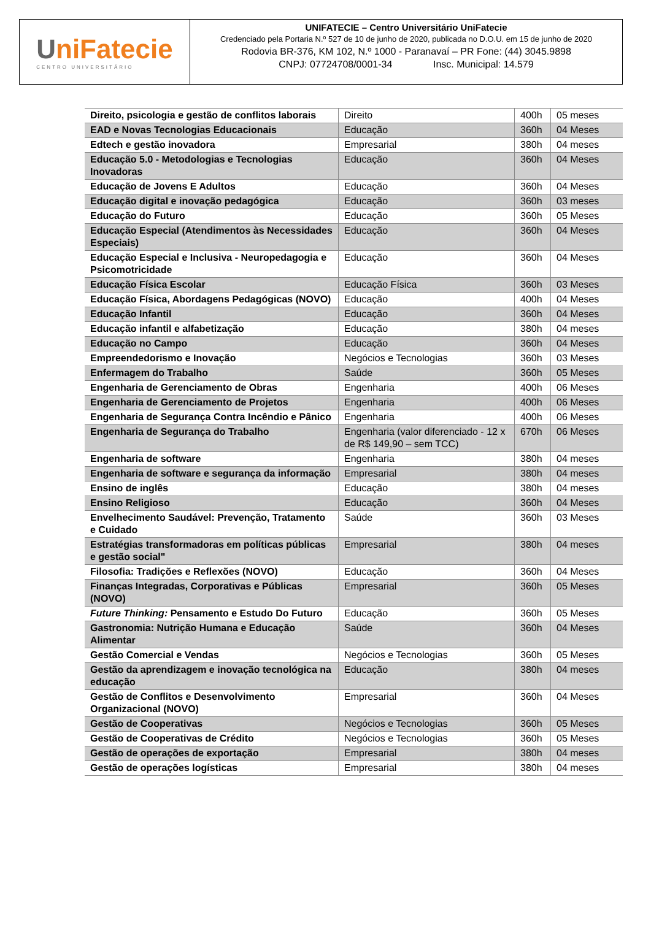UniFatecie
CENTRO UNIVERSITÁRIO
UNIFATECIE – Centro Universitário UniFatecie
Credenciado pela Portaria N.º 527 de 10 de junho de 2020, publicada no D.O.U. em 15 de junho de 2020
Rodovia BR-376, KM 102, N.º 1000 - Paranavaí – PR Fone: (44) 3045.9898
CNPJ: 07724708/0001-34 Insc. Municipal: 14.579
| Direito, psicologia e gestão de conflitos laborais | Direito | 400h | 05 meses |
| EAD e Novas Tecnologias Educacionais | Educação | 360h | 04 Meses |
| Edtech e gestão inovadora | Empresarial | 380h | 04 meses |
| Educação 5.0 - Metodologias e Tecnologias Inovadoras | Educação | 360h | 04 Meses |
| Educação de Jovens E Adultos | Educação | 360h | 04 Meses |
| Educação digital e inovação pedagógica | Educação | 360h | 03 meses |
| Educação do Futuro | Educação | 360h | 05 Meses |
| Educação Especial (Atendimentos às Necessidades Especiais) | Educação | 360h | 04 Meses |
| Educação Especial e Inclusiva - Neuropedagogia e Psicomotricidade | Educação | 360h | 04 Meses |
| Educação Física Escolar | Educação Física | 360h | 03 Meses |
| Educação Física, Abordagens Pedagógicas (NOVO) | Educação | 400h | 04 Meses |
| Educação Infantil | Educação | 360h | 04 Meses |
| Educação infantil e alfabetização | Educação | 380h | 04 meses |
| Educação no Campo | Educação | 360h | 04 Meses |
| Empreendedorismo e Inovação | Negócios e Tecnologias | 360h | 03 Meses |
| Enfermagem do Trabalho | Saúde | 360h | 05 Meses |
| Engenharia de Gerenciamento de Obras | Engenharia | 400h | 06 Meses |
| Engenharia de Gerenciamento de Projetos | Engenharia | 400h | 06 Meses |
| Engenharia de Segurança Contra Incêndio e Pânico | Engenharia | 400h | 06 Meses |
| Engenharia de Segurança do Trabalho | Engenharia (valor diferenciado - 12 x de R$ 149,90 – sem TCC) | 670h | 06 Meses |
| Engenharia de software | Engenharia | 380h | 04 meses |
| Engenharia de software e segurança da informação | Empresarial | 380h | 04 meses |
| Ensino de inglês | Educação | 380h | 04 meses |
| Ensino Religioso | Educação | 360h | 04 Meses |
| Envelhecimento Saudável: Prevenção, Tratamento e Cuidado | Saúde | 360h | 03 Meses |
| Estratégias transformadoras em políticas públicas e gestão social" | Empresarial | 380h | 04 meses |
| Filosofia: Tradições e Reflexões (NOVO) | Educação | 360h | 04 Meses |
| Finanças Integradas, Corporativas e Públicas (NOVO) | Empresarial | 360h | 05 Meses |
| Future Thinking: Pensamento e Estudo Do Futuro | Educação | 360h | 05 Meses |
| Gastronomia: Nutrição Humana e Educação Alimentar | Saúde | 360h | 04 Meses |
| Gestão Comercial e Vendas | Negócios e Tecnologias | 360h | 05 Meses |
| Gestão da aprendizagem e inovação tecnológica na educação | Educação | 380h | 04 meses |
| Gestão de Conflitos e Desenvolvimento Organizacional (NOVO) | Empresarial | 360h | 04 Meses |
| Gestão de Cooperativas | Negócios e Tecnologias | 360h | 05 Meses |
| Gestão de Cooperativas de Crédito | Negócios e Tecnologias | 360h | 05 Meses |
| Gestão de operações de exportação | Empresarial | 380h | 04 meses |
| Gestão de operações logísticas | Empresarial | 380h | 04 meses |